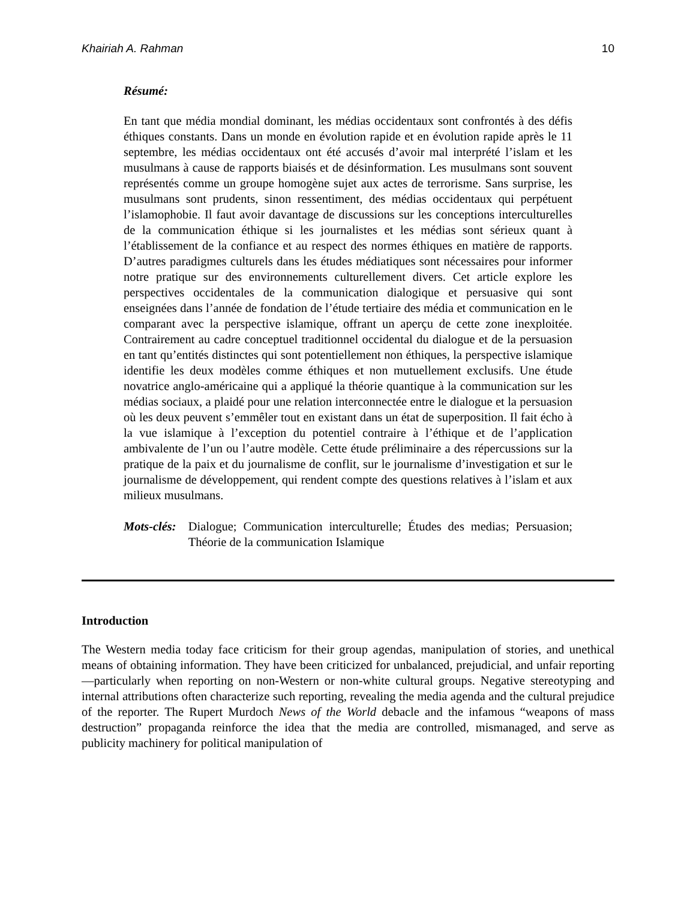Khairiah A. Rahman 10
Résumé:
En tant que média mondial dominant, les médias occidentaux sont confrontés à des défis éthiques constants. Dans un monde en évolution rapide et en évolution rapide après le 11 septembre, les médias occidentaux ont été accusés d’avoir mal interprété l’islam et les musulmans à cause de rapports biaisés et de désinformation. Les musulmans sont souvent représentés comme un groupe homogène sujet aux actes de terrorisme. Sans surprise, les musulmans sont prudents, sinon ressentiment, des médias occidentaux qui perpétuent l’islamophobie. Il faut avoir davantage de discussions sur les conceptions interculturelles de la communication éthique si les journalistes et les médias sont sérieux quant à l’établissement de la confiance et au respect des normes éthiques en matière de rapports. D’autres paradigmes culturels dans les études médiatiques sont nécessaires pour informer notre pratique sur des environnements culturellement divers. Cet article explore les perspectives occidentales de la communication dialogique et persuasive qui sont enseignées dans l’année de fondation de l’étude tertiaire des média et communication en le comparant avec la perspective islamique, offrant un aperçu de cette zone inexploitée. Contrairement au cadre conceptuel traditionnel occidental du dialogue et de la persuasion en tant qu’entités distinctes qui sont potentiellement non éthiques, la perspective islamique identifie les deux modèles comme éthiques et non mutuellement exclusifs. Une étude novatrice anglo-américaine qui a appliqué la théorie quantique à la communication sur les médias sociaux, a plaidé pour une relation interconnectée entre le dialogue et la persuasion où les deux peuvent s’emmêler tout en existant dans un état de superposition. Il fait écho à la vue islamique à l’exception du potentiel contraire à l’éthique et de l’application ambivalente de l’un ou l’autre modèle. Cette étude préliminaire a des répercussions sur la pratique de la paix et du journalisme de conflit, sur le journalisme d’investigation et sur le journalisme de développement, qui rendent compte des questions relatives à l’islam et aux milieux musulmans.
Mots-clés: Dialogue; Communication interculturelle; Études des medias; Persuasion; Théorie de la communication Islamique
Introduction
The Western media today face criticism for their group agendas, manipulation of stories, and unethical means of obtaining information. They have been criticized for unbalanced, prejudicial, and unfair reporting—particularly when reporting on non-Western or non-white cultural groups. Negative stereotyping and internal attributions often characterize such reporting, revealing the media agenda and the cultural prejudice of the reporter. The Rupert Murdoch News of the World debacle and the infamous “weapons of mass destruction” propaganda reinforce the idea that the media are controlled, mismanaged, and serve as publicity machinery for political manipulation of